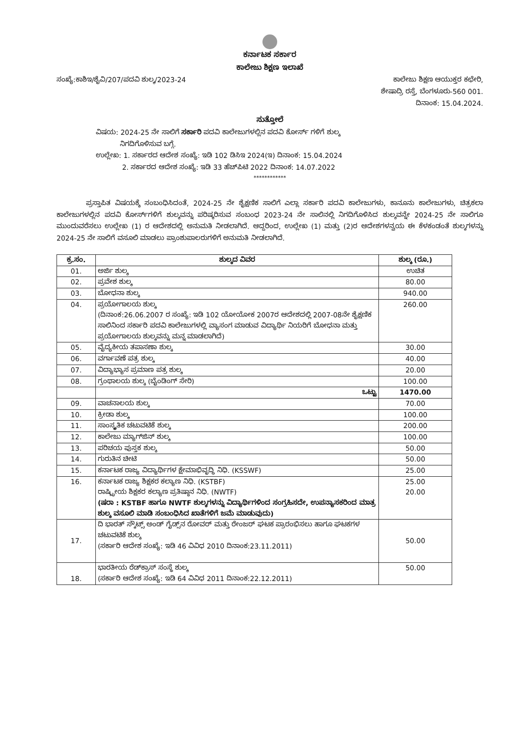ಕರ್ನಾಟಕ ಸರ್ಕಾರ
ಕಾಲೇಜು ಶಿಕ್ಷಣ ಇಲಾಖೆ
ಸಂಖ್ಯೆ:ಕಾಶಿಇ/ಶೈವಿ/207/ಪದವಿ ಶುಲ್ಕ/2023-24
ಕಾಲೇಜು ಶಿಕ್ಷಣ ಆಯುಕ್ತರ ಕಛೇರಿ,
ಶೇಷಾದ್ರಿ ರಸ್ತೆ, ಬೆಂಗಳೂರು-560 001.
ದಿನಾಂಕ: 15.04.2024.
ಸುತ್ತೋಲೆ
ವಿಷಯ: 2024-25 ನೇ ಸಾಲಿಗೆ ಸರ್ಕಾರಿ ಪದವಿ ಕಾಲೇಜುಗಳಲ್ಲಿನ ಪದವಿ ಕೋರ್ಸ್ ಗಳಿಗೆ ಶುಲ್ಕ
ನಿಗದಿಗೊಳಿಸುವ ಬಗ್ಗೆ.
ಉಲ್ಲೇಖ: 1. ಸರ್ಕಾರದ ಆದೇಶ ಸಂಖ್ಯೆ: ಇಡಿ 102 ಡಿಸಿಇ 2024(ಇ) ದಿನಾಂಕ: 15.04.2024
2. ಸರ್ಕಾರದ ಆದೇಶ ಸಂಖ್ಯೆ: ಇಡಿ 33 ಹೆಚ್‌ಪಿಟಿ 2022 ದಿನಾಂಕ: 14.07.2022
************
ಪ್ರಸ್ತಾಪಿತ ವಿಷಯಕ್ಕೆ ಸಂಬಂಧಿಸಿದಂತೆ, 2024-25 ನೇ ಶೈಕ್ಷಣಿಕ ಸಾಲಿಗೆ ಎಲ್ಲಾ ಸರ್ಕಾರಿ ಪದವಿ ಕಾಲೇಜುಗಳು, ಕಾನೂನು ಕಾಲೇಜುಗಳು, ಚಿತ್ರಕಲಾ ಕಾಲೇಜುಗಳಲ್ಲಿನ ಪದವಿ ಕೋರ್ಸ್‌ಗಳಿಗೆ ಶುಲ್ಕವನ್ನು ಪರಿಷ್ಕರಿಸುವ ಸಂಬಂಧ 2023-24 ನೇ ಸಾಲಿನಲ್ಲಿ ನಿಗದಿಗೊಳಿಸಿದ ಶುಲ್ಕವನ್ನೇ 2024-25 ನೇ ಸಾಲಿಗೂ ಮುಂದುವರೆಸಲು ಉಲ್ಲೇಖ (1) ರ ಆದೇಶದಲ್ಲಿ ಅನುಮತಿ ನೀಡಲಾಗಿದೆ. ಆದ್ದರಿಂದ, ಉಲ್ಲೇಖ (1) ಮತ್ತು (2)ರ ಆದೇಶಗಳನ್ವಯ ಈ ಕೆಳಕಂಡಂತೆ ಶುಲ್ಕಗಳನ್ನು 2024-25 ನೇ ಸಾಲಿಗೆ ವಸೂಲಿ ಮಾಡಲು ಪ್ರಾಂಶುಪಾಲರುಗಳಿಗೆ ಅನುಮತಿ ನೀಡಲಾಗಿದೆ.
| ಕ್ರ.ಸಂ. | ಶುಲ್ಕದ ವಿವರ | ಶುಲ್ಕ (ರೂ.) |
| --- | --- | --- |
| 01. | ಅರ್ಜಿ ಶುಲ್ಕ | ಉಚಿತ |
| 02. | ಪ್ರವೇಶ ಶುಲ್ಕ | 80.00 |
| 03. | ಬೋಧನಾ ಶುಲ್ಕ | 940.00 |
| 04. | ಪ್ರಯೋಗಾಲಯ ಶುಲ್ಕ (ದಿನಾಂಕ:26.06.2007 ರ ಸಂಖ್ಯೆ: ಇಡಿ 102 ಯೋಯೋಕ 2007ರ ಆದೇಶದಲ್ಲಿ 2007-08ನೇ ಶೈಕ್ಷಣಿಕ ಸಾಲಿನಿಂದ ಸರ್ಕಾರಿ ಪದವಿ ಕಾಲೇಜುಗಳಲ್ಲಿ ವ್ಯಾಸಂಗ ಮಾಡುವ ವಿದ್ಯಾರ್ಥಿ ನಿಯರಿಗೆ ಬೋಧನಾ ಮತ್ತು ಪ್ರಯೋಗಾಲಯ ಶುಲ್ಕವನ್ನು ಮನ್ನ ಮಾಡಲಾಗಿದೆ) | 260.00 |
| 05. | ವೈದ್ಯಕೀಯ ತಪಾಸಣಾ ಶುಲ್ಕ | 30.00 |
| 06. | ವರ್ಗಾವಣೆ ಪತ್ರ ಶುಲ್ಕ | 40.00 |
| 07. | ವಿದ್ಯಾಭ್ಯಾಸ ಪ್ರಮಾಣ ಪತ್ರ ಶುಲ್ಕ | 20.00 |
| 08. | ಗ್ರಂಥಾಲಯ ಶುಲ್ಕ (ಬೈಂಡಿಂಗ್ ಸೇರಿ) | 100.00 |
| | ಒಟ್ಟು | 1470.00 |
| 09. | ವಾಚನಾಲಯ ಶುಲ್ಕ | 70.00 |
| 10. | ಕ್ರೀಡಾ ಶುಲ್ಕ | 100.00 |
| 11. | ಸಾಂಸ್ಕೃತಿಕ ಚಟುವಟಿಕೆ ಶುಲ್ಕ | 200.00 |
| 12. | ಕಾಲೇಜು ಮ್ಯಾಗ್‌ಜಿನ್ ಶುಲ್ಕ | 100.00 |
| 13. | ಪರಿಚಯ ಪುಸ್ತಕ ಶುಲ್ಕ | 50.00 |
| 14. | ಗುರುತಿನ ಚೀಟಿ | 50.00 |
| 15. | ಕರ್ನಾಟಕ ರಾಜ್ಯ ವಿದ್ಯಾರ್ಥಿಗಳ ಕ್ಷೇಮಾಭಿವೃದ್ಧಿ ನಿಧಿ. (KSSWF) | 25.00 |
| 16. | ಕರ್ನಾಟಕ ರಾಜ್ಯ ಶಿಕ್ಷಕರ ಕಲ್ಯಾಣ ನಿಧಿ. (KSTBF) ರಾಷ್ಟ್ರೀಯ ಶಿಕ್ಷಕರ ಕಲ್ಯಾಣ ಪ್ರತಿಷ್ಠಾನ ನಿಧಿ. (NWTF) (ಷರಾ : KSTBF ಹಾಗೂ NWTF ಶುಲ್ಕಗಳನ್ನು ವಿದ್ಯಾರ್ಥಿಗಳಿಂದ ಸಂಗ್ರಹಿಸದೇ, ಉಪನ್ಯಾಸಕರಿಂದ ಮಾತ್ರ ಶುಲ್ಕ ವಸೂಲಿ ಮಾಡಿ ಸಂಬಂಧಿಸಿದ ಖಾತೆಗಳಿಗೆ ಜಮೆ ಮಾಡುವುದು) | 25.00 20.00 |
| 17. | ದಿ ಭಾರತ್ ಸ್ಕೌಟ್ಸ್ ಅಂಡ್ ಗೈಡ್ಸ್‌ನ ರೋವರ್ ಮತ್ತು ರೇಂಜರ್ ಘಟಕ ಪ್ರಾರಂಭಿಸಲು ಹಾಗೂ ಘಟಕಗಳ ಚಟುವಟಿಕೆ ಶುಲ್ಕ (ಸರ್ಕಾರಿ ಆದೇಶ ಸಂಖ್ಯೆ: ಇಡಿ 46 ವಿವಿಧ 2010 ದಿನಾಂಕ:23.11.2011) | 50.00 |
| 18. | ಭಾರತೀಯ ರೆಡ್‌ಕ್ರಾಸ್ ಸಂಸ್ಥೆ ಶುಲ್ಕ (ಸರ್ಕಾರಿ ಆದೇಶ ಸಂಖ್ಯೆ: ಇಡಿ 64 ವಿವಿಧ 2011 ದಿನಾಂಕ:22.12.2011) | 50.00 |